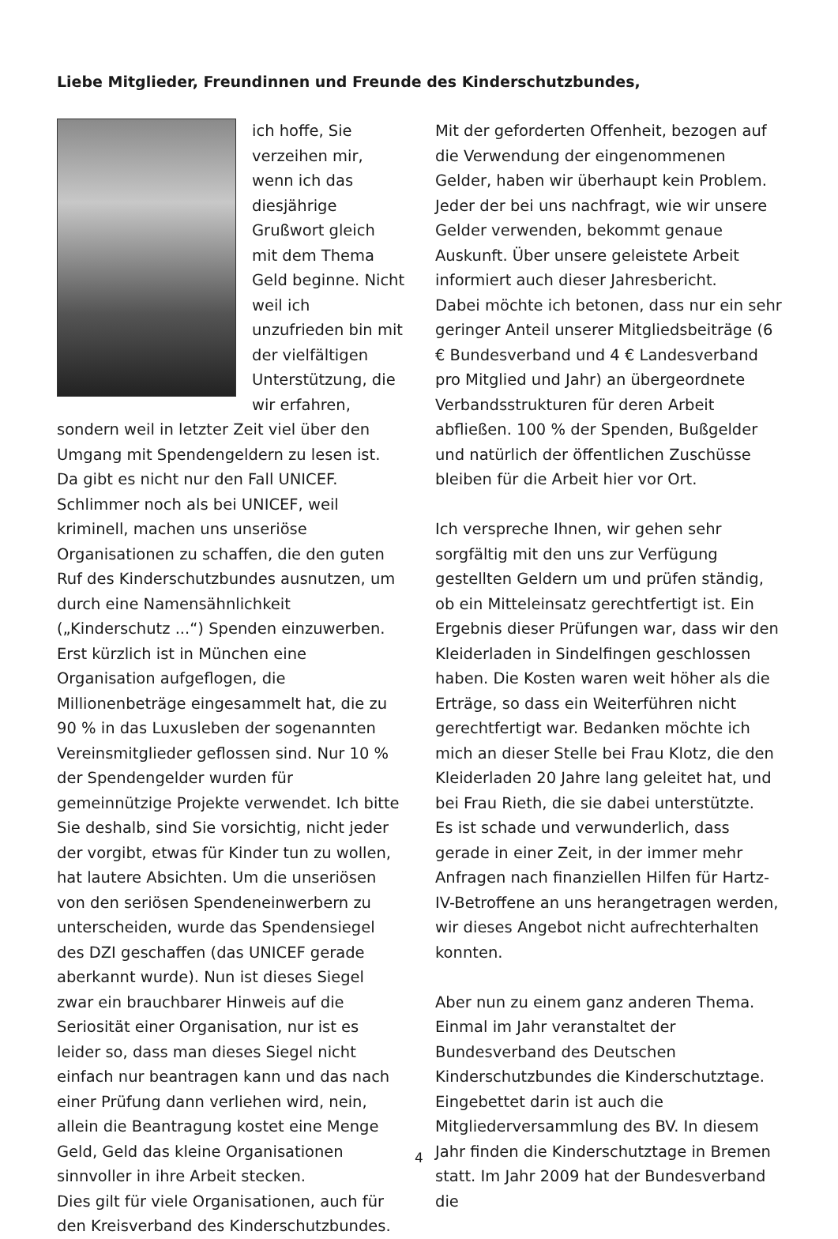Liebe Mitglieder, Freundinnen und Freunde des Kinderschutzbundes,
ich hoffe, Sie verzeihen mir, wenn ich das diesjährige Grußwort gleich mit dem Thema Geld beginne. Nicht weil ich unzufrieden bin mit der vielfältigen Unterstützung, die wir erfahren, sondern weil in letzter Zeit viel über den Umgang mit Spendengeldern zu lesen ist. Da gibt es nicht nur den Fall UNICEF. Schlimmer noch als bei UNICEF, weil kriminell, machen uns unseriöse Organisationen zu schaffen, die den guten Ruf des Kinderschutzbundes ausnutzen, um durch eine Namensähnlichkeit („Kinderschutz ...“) Spenden einzuwerben. Erst kürzlich ist in München eine Organisation aufgeflogen, die Millionenbeträge eingesammelt hat, die zu 90 % in das Luxusleben der sogenannten Vereinsmitglieder geflossen sind. Nur 10 % der Spendengelder wurden für gemeinnützige Projekte verwendet. Ich bitte Sie deshalb, sind Sie vorsichtig, nicht jeder der vorgibt, etwas für Kinder tun zu wollen, hat lautere Absichten. Um die unseriösen von den seriösen Spendeneinwerbern zu unterscheiden, wurde das Spendensiegel des DZI geschaffen (das UNICEF gerade aberkannt wurde). Nun ist dieses Siegel zwar ein brauchbarer Hinweis auf die Seriosität einer Organisation, nur ist es leider so, dass man dieses Siegel nicht einfach nur beantragen kann und das nach einer Prüfung dann verliehen wird, nein, allein die Beantragung kostet eine Menge Geld, Geld das kleine Organisationen sinnvoller in ihre Arbeit stecken.
Dies gilt für viele Organisationen, auch für den Kreisverband des Kinderschutzbundes.
Mit der geforderten Offenheit, bezogen auf die Verwendung der eingenommenen Gelder, haben wir überhaupt kein Problem. Jeder der bei uns nachfragt, wie wir unsere Gelder verwenden, bekommt genaue Auskunft. Über unsere geleistete Arbeit informiert auch dieser Jahresbericht.
Dabei möchte ich betonen, dass nur ein sehr geringer Anteil unserer Mitgliedsbeiträge (6 € Bundesverband und 4 € Landesverband pro Mitglied und Jahr) an übergeordnete Verbandsstrukturen für deren Arbeit abfließen. 100 % der Spenden, Bußgelder und natürlich der öffentlichen Zuschüsse bleiben für die Arbeit hier vor Ort.
Ich verspreche Ihnen, wir gehen sehr sorgfältig mit den uns zur Verfügung gestellten Geldern um und prüfen ständig, ob ein Mitteleinsatz gerechtfertigt ist. Ein Ergebnis dieser Prüfungen war, dass wir den Kleiderladen in Sindelfingen geschlossen haben. Die Kosten waren weit höher als die Erträge, so dass ein Weiterführen nicht gerechtfertigt war. Bedanken möchte ich mich an dieser Stelle bei Frau Klotz, die den Kleiderladen 20 Jahre lang geleitet hat, und bei Frau Rieth, die sie dabei unterstützte.
Es ist schade und verwunderlich, dass gerade in einer Zeit, in der immer mehr Anfragen nach finanziellen Hilfen für Hartz-IV-Betroffene an uns herangetragen werden, wir dieses Angebot nicht aufrechterhalten konnten.
Aber nun zu einem ganz anderen Thema. Einmal im Jahr veranstaltet der Bundesverband des Deutschen Kinderschutzbundes die Kinderschutztage. Eingebettet darin ist auch die Mitgliederversammlung des BV. In diesem Jahr finden die Kinderschutztage in Bremen statt. Im Jahr 2009 hat der Bundesverband die
4